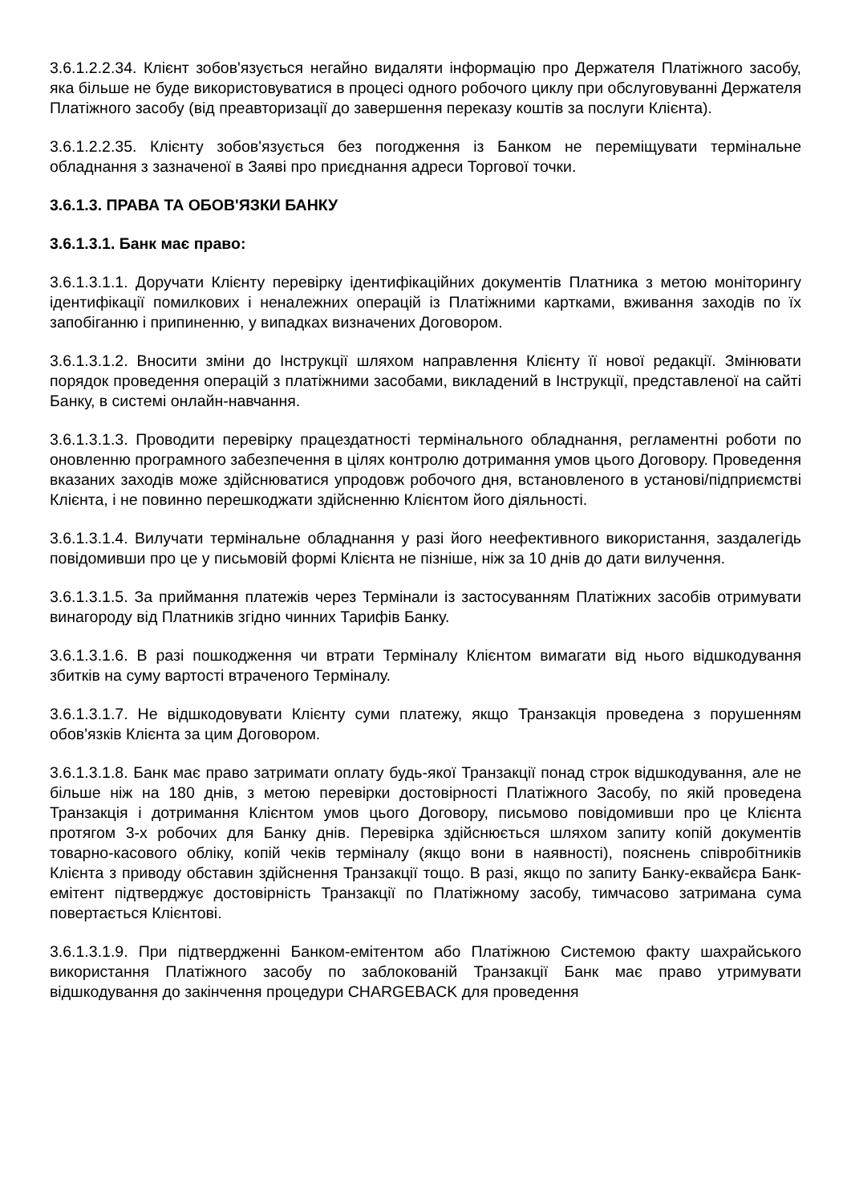3.6.1.2.2.34. Клієнт зобов'язується негайно видаляти інформацію про Держателя Платіжного засобу, яка більше не буде використовуватися в процесі одного робочого циклу при обслуговуванні Держателя Платіжного засобу (від преавторизації до завершення переказу коштів за послуги Клієнта).
3.6.1.2.2.35. Клієнту зобов'язується без погодження із Банком не переміщувати термінальне обладнання з зазначеної в Заяві про приєднання адреси Торгової точки.
3.6.1.3. ПРАВА ТА ОБОВ'ЯЗКИ БАНКУ
3.6.1.3.1. Банк має право:
3.6.1.3.1.1. Доручати Клієнту перевірку ідентифікаційних документів Платника з метою моніторингу ідентифікації помилкових і неналежних операцій із Платіжними картками, вживання заходів по їх запобіганню і припиненню, у випадках визначених Договором.
3.6.1.3.1.2. Вносити зміни до Інструкції шляхом направлення Клієнту її нової редакції. Змінювати порядок проведення операцій з платіжними засобами, викладений в Інструкції, представленої на сайті Банку, в системі онлайн-навчання.
3.6.1.3.1.3. Проводити перевірку працездатності термінального обладнання, регламентні роботи по оновленню програмного забезпечення в цілях контролю дотримання умов цього Договору. Проведення вказаних заходів може здійснюватися упродовж робочого дня, встановленого в установі/підприємстві Клієнта, і не повинно перешкоджати здійсненню Клієнтом його діяльності.
3.6.1.3.1.4. Вилучати термінальне обладнання у разі його неефективного використання, заздалегідь повідомивши про це у письмовій формі Клієнта не пізніше, ніж за 10 днів до дати вилучення.
3.6.1.3.1.5. За приймання платежів через Термінали із застосуванням Платіжних засобів отримувати винагороду від Платників згідно чинних Тарифів Банку.
3.6.1.3.1.6. В разі пошкодження чи втрати Терміналу Клієнтом вимагати від нього відшкодування збитків на суму вартості втраченого Терміналу.
3.6.1.3.1.7. Не відшкодовувати Клієнту суми платежу, якщо Транзакція проведена з порушенням обов'язків Клієнта за цим Договором.
3.6.1.3.1.8. Банк має право затримати оплату будь-якої Транзакції понад строк відшкодування, але не більше ніж на 180 днів, з метою перевірки достовірності Платіжного Засобу, по якій проведена Транзакція і дотримання Клієнтом умов цього Договору, письмово повідомивши про це Клієнта протягом 3-х робочих для Банку днів. Перевірка здійснюється шляхом запиту копій документів товарно-касового обліку, копій чеків терміналу (якщо вони в наявності), пояснень співробітників Клієнта з приводу обставин здійснення Транзакції тощо. В разі, якщо по запиту Банку-еквайєра Банк-емітент підтверджує достовірність Транзакції по Платіжному засобу, тимчасово затримана сума повертається Клієнтові.
3.6.1.3.1.9. При підтвердженні Банком-емітентом або Платіжною Системою факту шахрайського використання Платіжного засобу по заблокованій Транзакції Банк має право утримувати відшкодування до закінчення процедури CHARGEBACK для проведення